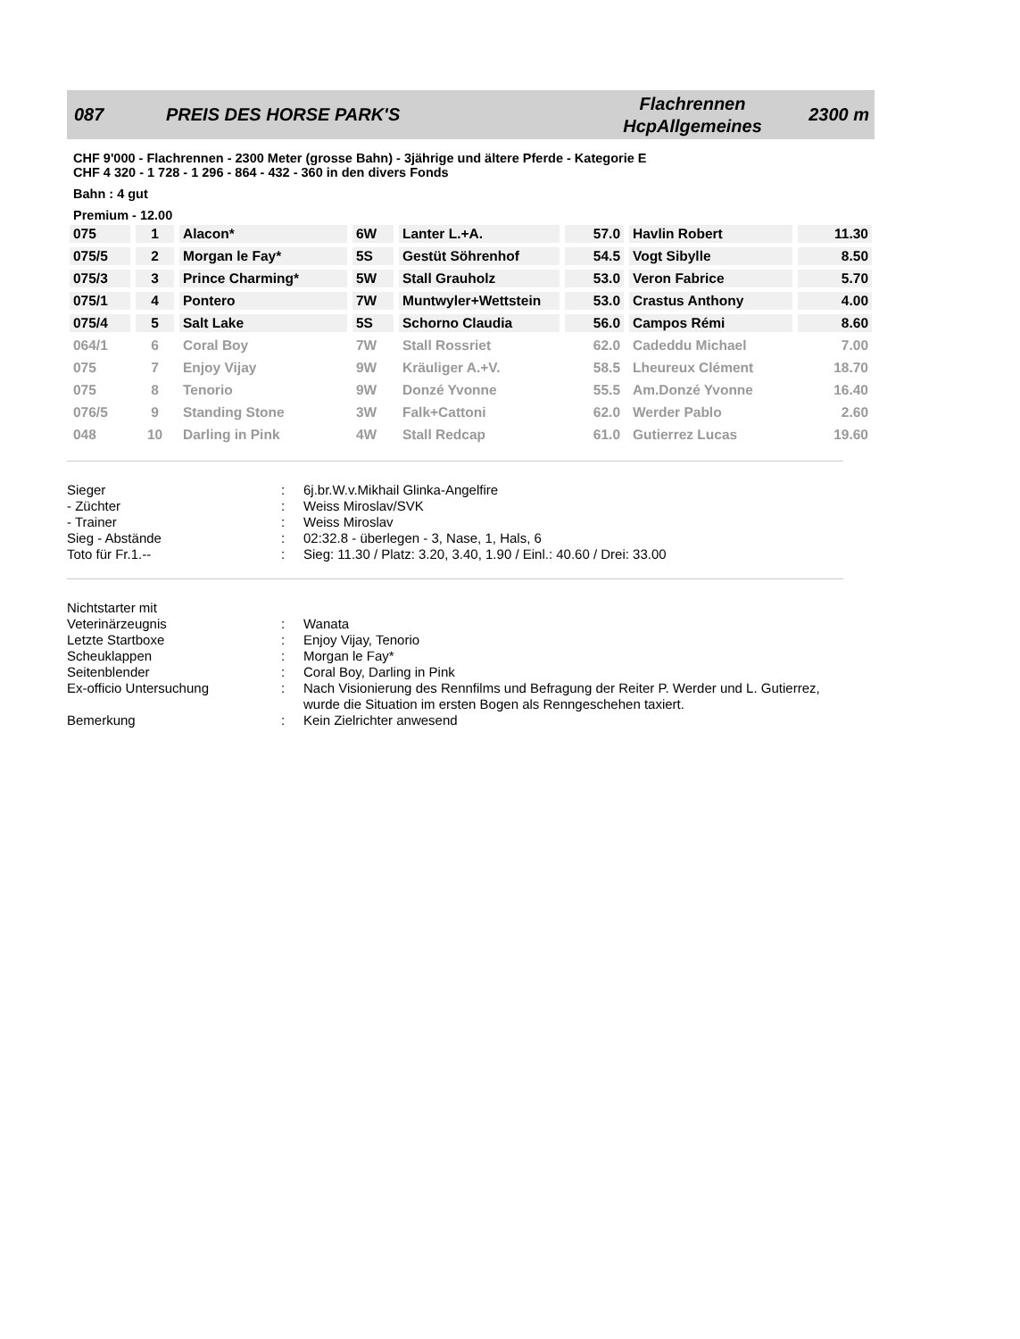087 PREIS DES HORSE PARK'S Flachrennen
HcpAllgemeines 2300 m
CHF 9'000 - Flachrennen - 2300 Meter (grosse Bahn) - 3jährige und ältere Pferde - Kategorie E
CHF 4 320 - 1 728 - 1 296 - 864 - 432 - 360 in den divers Fonds
Bahn : 4 gut
Premium - 12.00
| 075 | 1 | Alacon* | 6W | Lanter L.+A. | 57.0 | Havlin Robert | 11.30 |
| 075/5 | 2 | Morgan le Fay* | 5S | Gestüt Söhrenhof | 54.5 | Vogt Sibylle | 8.50 |
| 075/3 | 3 | Prince Charming* | 5W | Stall Grauholz | 53.0 | Veron Fabrice | 5.70 |
| 075/1 | 4 | Pontero | 7W | Muntwyler+Wettstein | 53.0 | Crastus Anthony | 4.00 |
| 075/4 | 5 | Salt Lake | 5S | Schorno Claudia | 56.0 | Campos Rémi | 8.60 |
| 064/1 | 6 | Coral Boy | 7W | Stall Rossriet | 62.0 | Cadeddu Michael | 7.00 |
| 075 | 7 | Enjoy Vijay | 9W | Kräuliger A.+V. | 58.5 | Lheureux Clément | 18.70 |
| 075 | 8 | Tenorio | 9W | Donzé Yvonne | 55.5 | Am.Donzé Yvonne | 16.40 |
| 076/5 | 9 | Standing Stone | 3W | Falk+Cattoni | 62.0 | Werder Pablo | 2.60 |
| 048 | 10 | Darling in Pink | 4W | Stall Redcap | 61.0 | Gutierrez Lucas | 19.60 |
| Sieger | : | 6j.br.W.v.Mikhail Glinka-Angelfire |
| - Züchter | : | Weiss Miroslav/SVK |
| - Trainer | : | Weiss Miroslav |
| Sieg - Abstände | : | 02:32.8 - überlegen - 3, Nase, 1, Hals, 6 |
| Toto für Fr.1.-- | : | Sieg: 11.30 / Platz: 3.20, 3.40, 1.90 / Einl.: 40.60 / Drei: 33.00 |
| Nichtstarter mit | | |
| Veterinärzeugnis | : | Wanata |
| Letzte Startboxe | : | Enjoy Vijay, Tenorio |
| Scheuklappen | : | Morgan le Fay* |
| Seitenblender | : | Coral Boy, Darling in Pink |
| Ex-officio Untersuchung | : | Nach Visionierung des Rennfilms und Befragung der Reiter P. Werder und L. Gutierrez, wurde die Situation im ersten Bogen als Renngeschehen taxiert. |
| Bemerkung | : | Kein Zielrichter anwesend |